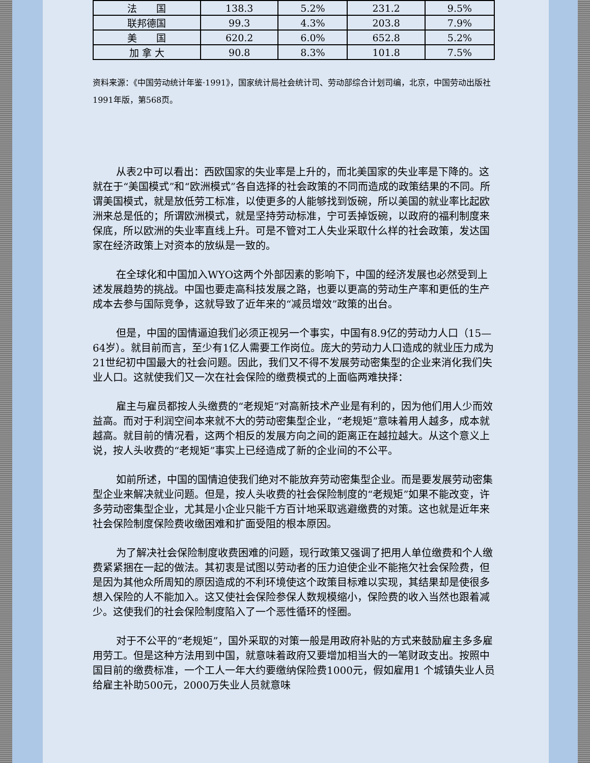| 法 国 | 138.3 | 5.2% | 231.2 | 9.5% |
| 联邦德国 | 99.3 | 4.3% | 203.8 | 7.9% |
| 美 国 | 620.2 | 6.0% | 652.8 | 5.2% |
| 加 拿 大 | 90.8 | 8.3% | 101.8 | 7.5% |
资料来源：《中国劳动统计年鉴·1991》，国家统计局社会统计司、劳动部综合计划司编，北京，中国劳动出版社1991年版，第568页。
从表2中可以看出：西欧国家的失业率是上升的，而北美国家的失业率是下降的。这就在于“美国模式”和“欧洲模式”各自选择的社会政策的不同而造成的政策结果的不同。所谓美国模式，就是放低劳工标准，以使更多的人能够找到饭碗，所以美国的就业率比起欧洲来总是低的；所谓欧洲模式，就是坚持劳动标准，宁可丢掉饭碗，以政府的福利制度来保底，所以欧洲的失业率直线上升。可是不管对工人失业采取什么样的社会政策，发达国家在经济政策上对资本的放纵是一致的。
在全球化和中国加入WYO这两个外部因素的影响下，中国的经济发展也必然受到上述发展趋势的挑战。中国也要走高科技发展之路，也要以更高的劳动生产率和更低的生产成本去参与国际竞争，这就导致了近年来的“减员增效”政策的出台。
但是，中国的国情逼迫我们必须正视另一个事实，中国有8.9亿的劳动力人口（15—64岁）。就目前而言，至少有1亿人需要工作岗位。庞大的劳动力人口造成的就业压力成为21世纪初中国最大的社会问题。因此，我们又不得不发展劳动密集型的企业来消化我们失业人口。这就使我们又一次在社会保险的缴费模式的上面临两难抉择：
雇主与雇员都按人头缴费的“老规矩”对高新技术产业是有利的，因为他们用人少而效益高。而对于利润空间本来就不大的劳动密集型企业，“老规矩”意味着用人越多，成本就越高。就目前的情况看，这两个相反的发展方向之间的距离正在越拉越大。从这个意义上说，按人头收费的“老规矩”事实上已经造成了新的企业间的不公平。
如前所述，中国的国情迫使我们绝对不能放弃劳动密集型企业。而是要发展劳动密集型企业来解决就业问题。但是，按人头收费的社会保险制度的“老规矩”如果不能改变，许多劳动密集型企业，尤其是小企业只能千方百计地采取逃避缴费的对策。这也就是近年来社会保险制度保险费收缴困难和扩面受阻的根本原因。
为了解决社会保险制度收费困难的问题，现行政策又强调了把用人单位缴费和个人缴费紧紧捆在一起的做法。其初衷是试图以劳动者的压力迫使企业不能拖欠社会保险费，但是因为其他众所周知的原因造成的不利环境使这个政策目标难以实现，其结果却是使很多想入保险的人不能加入。这又使社会保险参保人数规模缩小，保险费的收入当然也跟着减少。这使我们的社会保险制度陷入了一个恶性循环的怪圈。
对于不公平的“老规矩”，国外采取的对策一般是用政府补贴的方式来鼓励雇主多多雇用劳工。但是这种方法用到中国，就意味着政府又要增加相当大的一笔财政支出。按照中国目前的缴费标准，一个工人一年大约要缴纳保险费1000元，假如雇用1 个城镇失业人员给雇主补助500元，2000万失业人员就意味